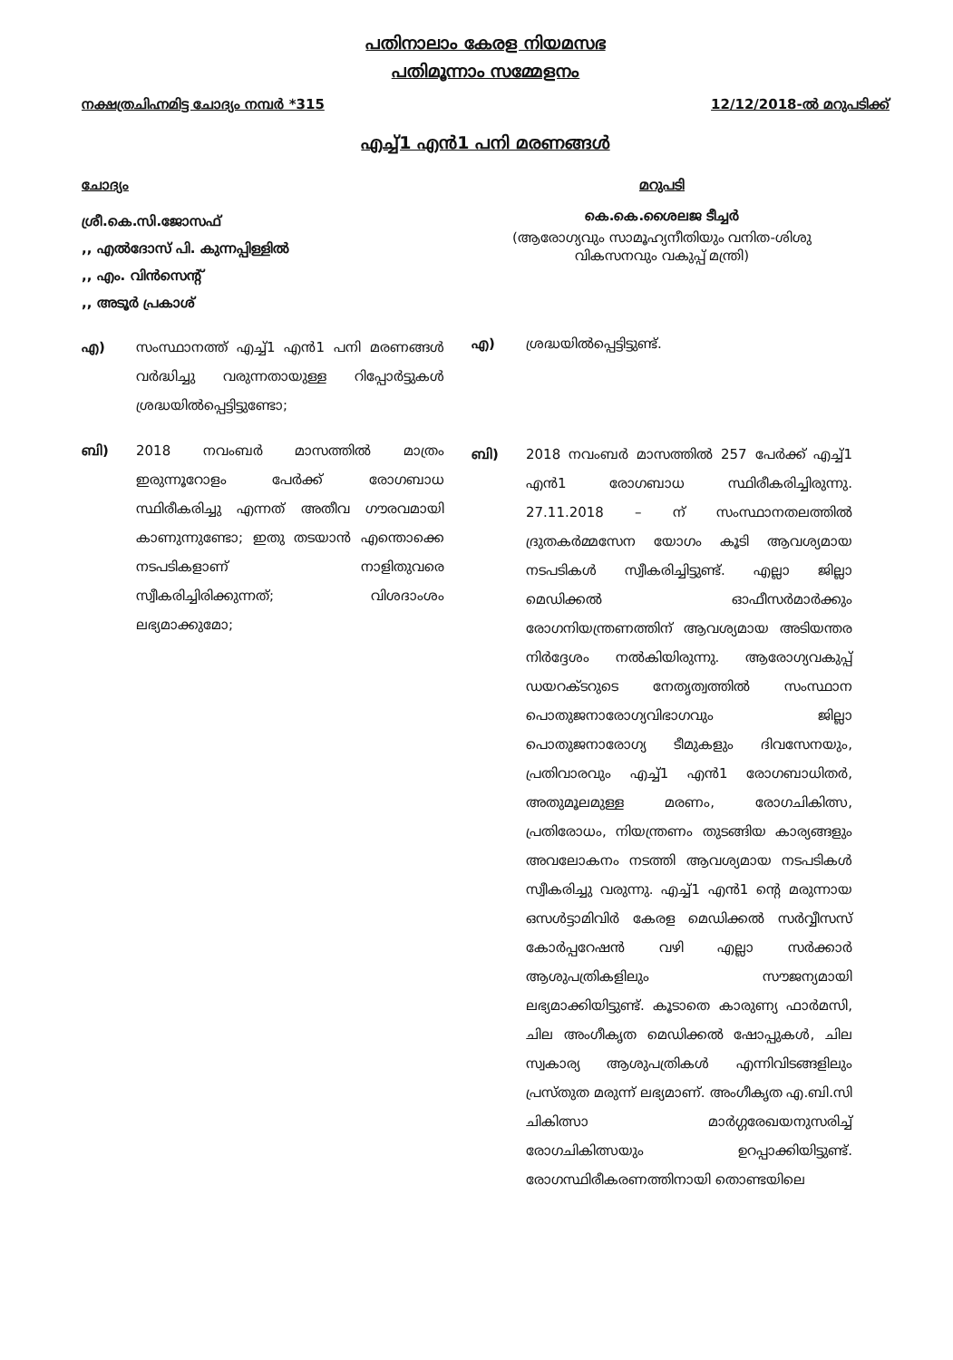പതിനാലാം കേരള നിയമസഭ
പതിമൂന്നാം സമ്മേളനം
നക്ഷത്രചിഹ്നമിട്ട ചോദ്യം നമ്പർ *315 12/12/2018-ൽ മറുപടിക്ക്
എച്ച്1 എൻ1 പനി മരണങ്ങൾ
ചോദ്യം
ശ്രീ.കെ.സി.ജോസഫ്
,, എൽദോസ് പി. കുന്നപ്പിള്ളിൽ
,, എം. വിൻസെന്റ്
,, അടൂർ പ്രകാശ്
എ) സംസ്ഥാനത്ത് എച്ച്1 എൻ1 പനി മരണങ്ങൾ വർദ്ധിച്ചു വരുന്നതായുള്ള റിപ്പോർട്ടുകൾ ശ്രദ്ധയിൽപ്പെട്ടിട്ടുണ്ടോ;
ബി) 2018 നവംബർ മാസത്തിൽ മാത്രം ഇരുന്നൂറോളം പേർക്ക് രോഗബാധ സ്ഥിരീകരിച്ചു എന്നത് അതീവ ഗൗരവമായി കാണുന്നുണ്ടോ; ഇതു തടയാൻ എന്തൊക്കെ നടപടികളാണ് നാളിതുവരെ സ്വീകരിച്ചിരിക്കുന്നത്; വിശദാംശം ലഭ്യമാക്കുമോ;
മറുപടി
കെ.കെ.ശൈലജ ടീച്ചർ
(ആരോഗ്യവും സാമൂഹ്യനീതിയും വനിത-ശിശു വികസനവും വകുപ്പ് മന്ത്രി)
എ) ശ്രദ്ധയിൽപ്പെട്ടിട്ടുണ്ട്.
ബി) 2018 നവംബർ മാസത്തിൽ 257 പേർക്ക് എച്ച്1 എൻ1 രോഗബാധ സ്ഥിരീകരിച്ചിരുന്നു. 27.11.2018 – ന് സംസ്ഥാനതലത്തിൽ ദ്രുതകർമ്മസേന യോഗം കൂടി ആവശ്യമായ നടപടികൾ സ്വീകരിച്ചിട്ടുണ്ട്. എല്ലാ ജില്ലാ മെഡിക്കൽ ഓഫീസർമാർക്കും രോഗനിയന്ത്രണത്തിന് ആവശ്യമായ അടിയന്തര നിർദ്ദേശം നൽകിയിരുന്നു. ആരോഗ്യവകുപ്പ് ഡയറക്ടറുടെ നേതൃത്വത്തിൽ സംസ്ഥാന പൊതുജനാരോഗ്യവിഭാഗവും ജില്ലാ പൊതുജനാരോഗ്യ ടീമുകളും ദിവസേനയും, പ്രതിവാരവും എച്ച്1 എൻ1 രോഗബാധിതർ, അതുമൂലമുള്ള മരണം, രോഗചികിത്സ, പ്രതിരോധം, നിയന്ത്രണം തുടങ്ങിയ കാര്യങ്ങളും അവലോകനം നടത്തി ആവശ്യമായ നടപടികൾ സ്വീകരിച്ചു വരുന്നു. എച്ച്1 എൻ1 ന്റെ മരുന്നായ ഒസൾട്ടാമിവിർ കേരള മെഡിക്കൽ സർവ്വീസസ് കോർപ്പറേഷൻ വഴി എല്ലാ സർക്കാർ ആശുപത്രികളിലും സൗജന്യമായി ലഭ്യമാക്കിയിട്ടുണ്ട്. കൂടാതെ കാരുണ്യ ഫാർമസി, ചില അംഗീകൃത മെഡിക്കൽ ഷോപ്പുകൾ, ചില സ്വകാര്യ ആശുപത്രികൾ എന്നിവിടങ്ങളിലും പ്രസ്തുത മരുന്ന് ലഭ്യമാണ്. അംഗീകൃത എ.ബി.സി ചികിത്സാ മാർഗ്ഗരേഖയനുസരിച്ച് രോഗചികിത്സയും ഉറപ്പാക്കിയിട്ടുണ്ട്. രോഗസ്ഥിരീകരണത്തിനായി തൊണ്ടയിലെ